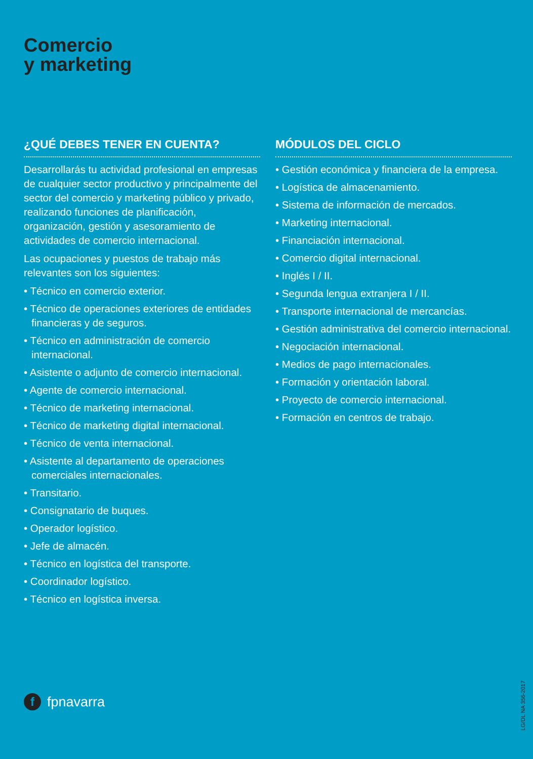Comercio
y marketing
¿QUÉ DEBES TENER EN CUENTA?
Desarrollarás tu actividad profesional en empresas de cualquier sector productivo y principalmente del sector del comercio y marketing público y privado, realizando funciones de planificación, organización, gestión y asesoramiento de actividades de comercio internacional.
Las ocupaciones y puestos de trabajo más relevantes son los siguientes:
• Técnico en comercio exterior.
• Técnico de operaciones exteriores de entidades financieras y de seguros.
• Técnico en administración de comercio internacional.
• Asistente o adjunto de comercio internacional.
• Agente de comercio internacional.
• Técnico de marketing internacional.
• Técnico de marketing digital internacional.
• Técnico de venta internacional.
• Asistente al departamento de operaciones comerciales internacionales.
• Transitario.
• Consignatario de buques.
• Operador logístico.
• Jefe de almacén.
• Técnico en logística del transporte.
• Coordinador logístico.
• Técnico en logística inversa.
MÓDULOS DEL CICLO
• Gestión económica y financiera de la empresa.
• Logística de almacenamiento.
• Sistema de información de mercados.
• Marketing internacional.
• Financiación internacional.
• Comercio digital internacional.
• Inglés I / II.
• Segunda lengua extranjera I / II.
• Transporte internacional de mercancías.
• Gestión administrativa del comercio internacional.
• Negociación internacional.
• Medios de pago internacionales.
• Formación y orientación laboral.
• Proyecto de comercio internacional.
• Formación en centros de trabajo.
f fpnavarra
LG/DL NA 356-2017